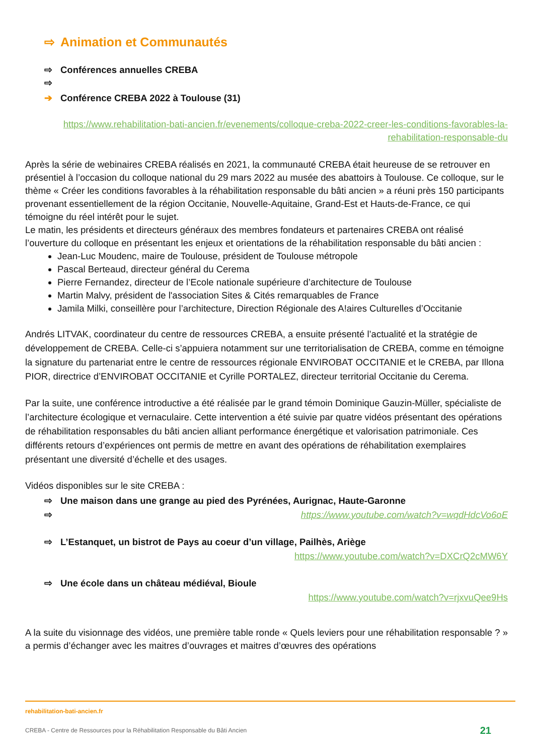⇨ Animation et Communautés
⇨ Conférences annuelles CREBA
⇨
➔ Conférence CREBA 2022 à Toulouse (31)
https://www.rehabilitation-bati-ancien.fr/evenements/colloque-creba-2022-creer-les-conditions-favorables-la-rehabilitation-responsable-du
Après la série de webinaires CREBA réalisés en 2021, la communauté CREBA était heureuse de se retrouver en présentiel à l’occasion du colloque national du 29 mars 2022 au musée des abattoirs à Toulouse. Ce colloque, sur le thème « Créer les conditions favorables à la réhabilitation responsable du bâti ancien » a réuni près 150 participants provenant essentiellement de la région Occitanie, Nouvelle-Aquitaine, Grand-Est et Hauts-de-France, ce qui témoigne du réel intérêt pour le sujet.
Le matin, les présidents et directeurs généraux des membres fondateurs et partenaires CREBA ont réalisé l’ouverture du colloque en présentant les enjeux et orientations de la réhabilitation responsable du bâti ancien :
Jean-Luc Moudenc, maire de Toulouse, président de Toulouse métropole
Pascal Berteaud, directeur général du Cerema
Pierre Fernandez, directeur de l’Ecole nationale supérieure d’architecture de Toulouse
Martin Malvy, président de l'association Sites & Cités remarquables de France
Jamila Milki, conseillère pour l’architecture, Direction Régionale des A!aires Culturelles d’Occitanie
Andrés LITVAK, coordinateur du centre de ressources CREBA, a ensuite présenté l’actualité et la stratégie de développement de CREBA. Celle-ci s’appuiera notamment sur une territorialisation de CREBA, comme en témoigne la signature du partenariat entre le centre de ressources régionale ENVIROBAT OCCITANIE et le CREBA, par Illona PIOR, directrice d’ENVIROBAT OCCITANIE et Cyrille PORTALEZ, directeur territorial Occitanie du Cerema.
Par la suite, une conférence introductive a été réalisée par le grand témoin Dominique Gauzin-Müller, spécialiste de l’architecture écologique et vernaculaire. Cette intervention a été suivie par quatre vidéos présentant des opérations de réhabilitation responsables du bâti ancien alliant performance énergétique et valorisation patrimoniale. Ces différents retours d’expériences ont permis de mettre en avant des opérations de réhabilitation exemplaires présentant une diversité d’échelle et des usages.
Vidéos disponibles sur le site CREBA :
⇨ Une maison dans une grange au pied des Pyrénées, Aurignac, Haute-Garonne
⇨ https://www.youtube.com/watch?v=wqdHdcVo6oE
⇨ L’Estanquet, un bistrot de Pays au coeur d’un village, Pailhès, Ariège
https://www.youtube.com/watch?v=DXCrQ2cMW6Y
⇨ Une école dans un château médiéval, Bioule
https://www.youtube.com/watch?v=rjxvuQee9Hs
A la suite du visionnage des vidéos, une première table ronde « Quels leviers pour une réhabilitation responsable ? » a permis d’échanger avec les maitres d’ouvrages et maitres d’œuvres des opérations
rehabilitation-bati-ancien.fr
CREBA - Centre de Ressources pour la Réhabilitation Responsable du Bâti Ancien 21